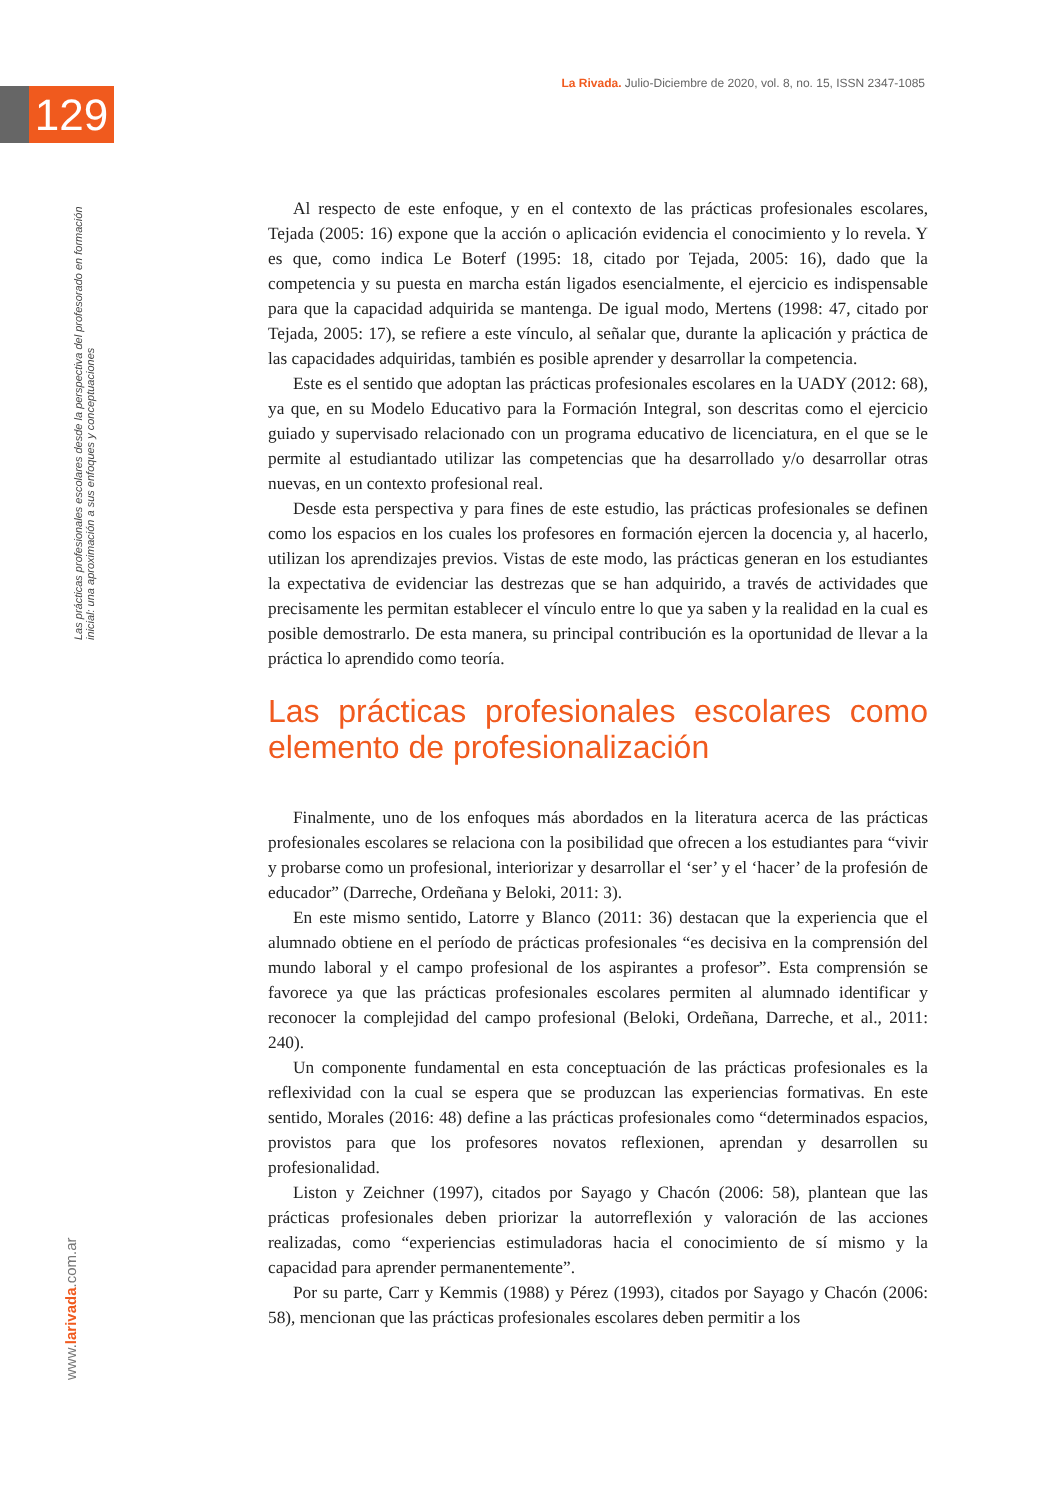La Rivada. Julio-Diciembre de 2020, vol. 8, no. 15, ISSN 2347-1085
129
Las prácticas profesionales escolares desde la perspectiva del profesorado en formación inicial: una aproximación a sus enfoques y conceptuaciones
www.larivada.com.ar
Al respecto de este enfoque, y en el contexto de las prácticas profesionales escolares, Tejada (2005: 16) expone que la acción o aplicación evidencia el conocimiento y lo revela. Y es que, como indica Le Boterf (1995: 18, citado por Tejada, 2005: 16), dado que la competencia y su puesta en marcha están ligados esencialmente, el ejercicio es indispensable para que la capacidad adquirida se mantenga. De igual modo, Mertens (1998: 47, citado por Tejada, 2005: 17), se refiere a este vínculo, al señalar que, durante la aplicación y práctica de las capacidades adquiridas, también es posible aprender y desarrollar la competencia.
Este es el sentido que adoptan las prácticas profesionales escolares en la UADY (2012: 68), ya que, en su Modelo Educativo para la Formación Integral, son descritas como el ejercicio guiado y supervisado relacionado con un programa educativo de licenciatura, en el que se le permite al estudiantado utilizar las competencias que ha desarrollado y/o desarrollar otras nuevas, en un contexto profesional real.
Desde esta perspectiva y para fines de este estudio, las prácticas profesionales se definen como los espacios en los cuales los profesores en formación ejercen la docencia y, al hacerlo, utilizan los aprendizajes previos. Vistas de este modo, las prácticas generan en los estudiantes la expectativa de evidenciar las destrezas que se han adquirido, a través de actividades que precisamente les permitan establecer el vínculo entre lo que ya saben y la realidad en la cual es posible demostrarlo. De esta manera, su principal contribución es la oportunidad de llevar a la práctica lo aprendido como teoría.
Las prácticas profesionales escolares como elemento de profesionalización
Finalmente, uno de los enfoques más abordados en la literatura acerca de las prácticas profesionales escolares se relaciona con la posibilidad que ofrecen a los estudiantes para “vivir y probarse como un profesional, interiorizar y desarrollar el ‘ser’ y el ‘hacer’ de la profesión de educador” (Darreche, Ordeñana y Beloki, 2011: 3).
En este mismo sentido, Latorre y Blanco (2011: 36) destacan que la experiencia que el alumnado obtiene en el período de prácticas profesionales “es decisiva en la comprensión del mundo laboral y el campo profesional de los aspirantes a profesor”. Esta comprensión se favorece ya que las prácticas profesionales escolares permiten al alumnado identificar y reconocer la complejidad del campo profesional (Beloki, Ordeñana, Darreche, et al., 2011: 240).
Un componente fundamental en esta conceptuación de las prácticas profesionales es la reflexividad con la cual se espera que se produzcan las experiencias formativas. En este sentido, Morales (2016: 48) define a las prácticas profesionales como “determinados espacios, provistos para que los profesores novatos reflexionen, aprendan y desarrollen su profesionalidad.
Liston y Zeichner (1997), citados por Sayago y Chacón (2006: 58), plantean que las prácticas profesionales deben priorizar la autorreflexión y valoración de las acciones realizadas, como “experiencias estimuladoras hacia el conocimiento de sí mismo y la capacidad para aprender permanentemente”.
Por su parte, Carr y Kemmis (1988) y Pérez (1993), citados por Sayago y Chacón (2006: 58), mencionan que las prácticas profesionales escolares deben permitir a los